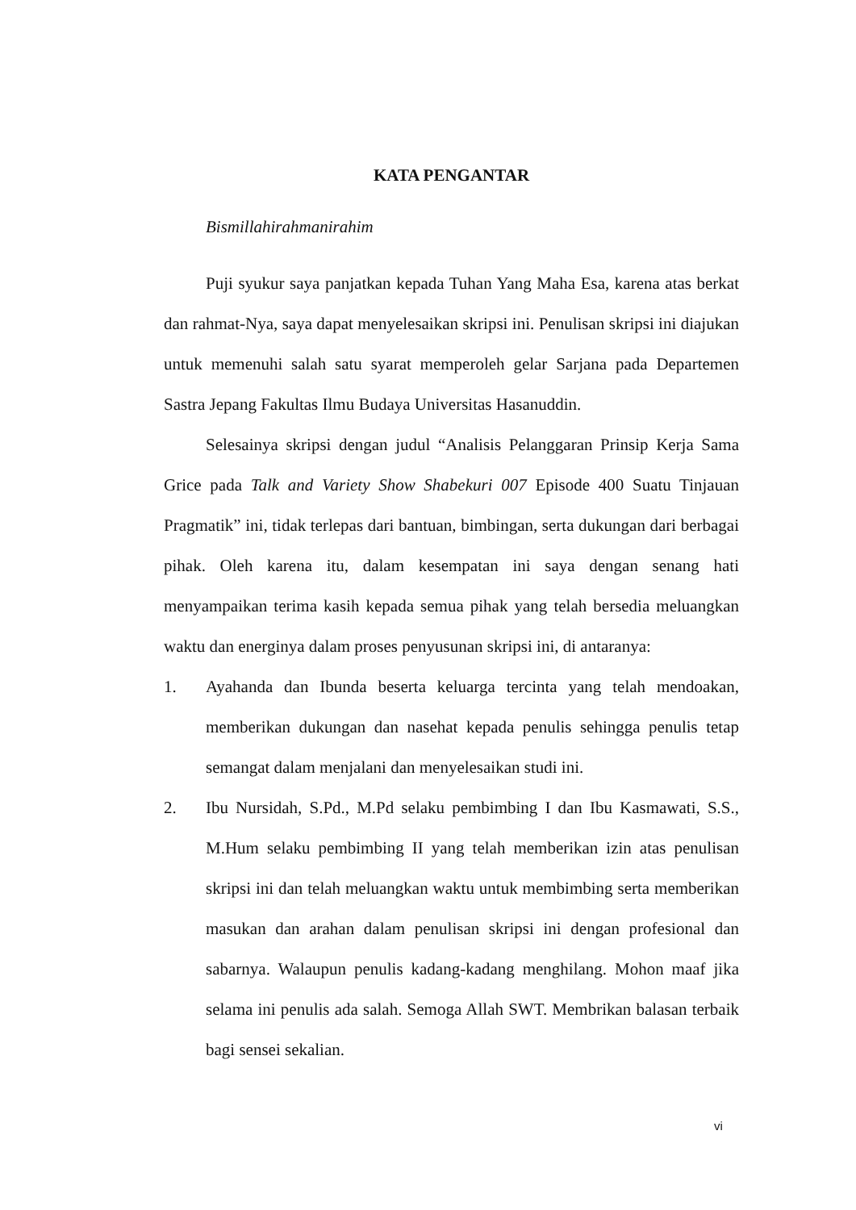KATA PENGANTAR
Bismillahirahmanirahim
Puji syukur saya panjatkan kepada Tuhan Yang Maha Esa, karena atas berkat dan rahmat-Nya, saya dapat menyelesaikan skripsi ini. Penulisan skripsi ini diajukan untuk memenuhi salah satu syarat memperoleh gelar Sarjana pada Departemen Sastra Jepang Fakultas Ilmu Budaya Universitas Hasanuddin.
Selesainya skripsi dengan judul “Analisis Pelanggaran Prinsip Kerja Sama Grice pada Talk and Variety Show Shabekuri 007 Episode 400 Suatu Tinjauan Pragmatik” ini, tidak terlepas dari bantuan, bimbingan, serta dukungan dari berbagai pihak. Oleh karena itu, dalam kesempatan ini saya dengan senang hati menyampaikan terima kasih kepada semua pihak yang telah bersedia meluangkan waktu dan energinya dalam proses penyusunan skripsi ini, di antaranya:
1. Ayahanda dan Ibunda beserta keluarga tercinta yang telah mendoakan, memberikan dukungan dan nasehat kepada penulis sehingga penulis tetap semangat dalam menjalani dan menyelesaikan studi ini.
2. Ibu Nursidah, S.Pd., M.Pd selaku pembimbing I dan Ibu Kasmawati, S.S., M.Hum selaku pembimbing II yang telah memberikan izin atas penulisan skripsi ini dan telah meluangkan waktu untuk membimbing serta memberikan masukan dan arahan dalam penulisan skripsi ini dengan profesional dan sabarnya. Walaupun penulis kadang-kadang menghilang. Mohon maaf jika selama ini penulis ada salah. Semoga Allah SWT. Membrikan balasan terbaik bagi sensei sekalian.
vi